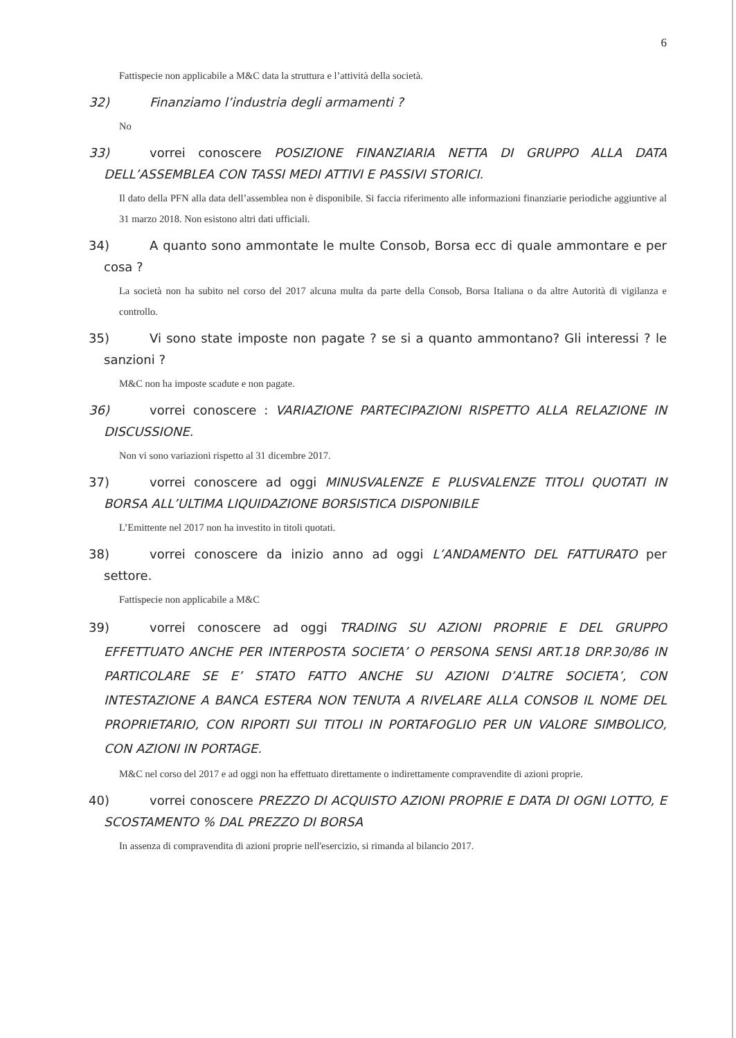6
Fattispecie non applicabile a M&C data la struttura e l’attività della società.
32) Finanziamo l’industria degli armamenti ?
No
33) vorrei conoscere POSIZIONE FINANZIARIA NETTA DI GRUPPO ALLA DATA DELL’ASSEMBLEA CON TASSI MEDI ATTIVI E PASSIVI STORICI.
Il dato della PFN alla data dell’assemblea non è disponibile. Si faccia riferimento alle informazioni finanziarie periodiche aggiuntive al 31 marzo 2018. Non esistono altri dati ufficiali.
34) A quanto sono ammontate le multe Consob, Borsa ecc di quale ammontare e per cosa ?
La società non ha subito nel corso del 2017 alcuna multa da parte della Consob, Borsa Italiana o da altre Autorità di vigilanza e controllo.
35) Vi sono state imposte non pagate ? se si a quanto ammontano? Gli interessi ? le sanzioni ?
M&C non ha imposte scadute e non pagate.
36) vorrei conoscere : VARIAZIONE PARTECIPAZIONI RISPETTO ALLA RELAZIONE IN DISCUSSIONE.
Non vi sono variazioni rispetto al 31 dicembre 2017.
37) vorrei conoscere ad oggi MINUSVALENZE E PLUSVALENZE TITOLI QUOTATI IN BORSA ALL’ULTIMA LIQUIDAZIONE BORSISTICA DISPONIBILE
L’Emittente nel 2017 non ha investito in titoli quotati.
38) vorrei conoscere da inizio anno ad oggi L’ANDAMENTO DEL FATTURATO per settore.
Fattispecie non applicabile a M&C
39) vorrei conoscere ad oggi TRADING SU AZIONI PROPRIE E DEL GRUPPO EFFETTUATO ANCHE PER INTERPOSTA SOCIETA’ O PERSONA SENSI ART.18 DRP.30/86 IN PARTICOLARE SE E’ STATO FATTO ANCHE SU AZIONI D’ALTRE SOCIETA’, CON INTESTAZIONE A BANCA ESTERA NON TENUTA A RIVELARE ALLA CONSOB IL NOME DEL PROPRIETARIO, CON RIPORTI SUI TITOLI IN PORTAFOGLIO PER UN VALORE SIMBOLICO, CON AZIONI IN PORTAGE.
M&C nel corso del 2017 e ad oggi non ha effettuato direttamente o indirettamente compravendite di azioni proprie.
40) vorrei conoscere PREZZO DI ACQUISTO AZIONI PROPRIE E DATA DI OGNI LOTTO, E SCOSTAMENTO % DAL PREZZO DI BORSA
In assenza di compravendita di azioni proprie nell'esercizio, si rimanda al bilancio 2017.